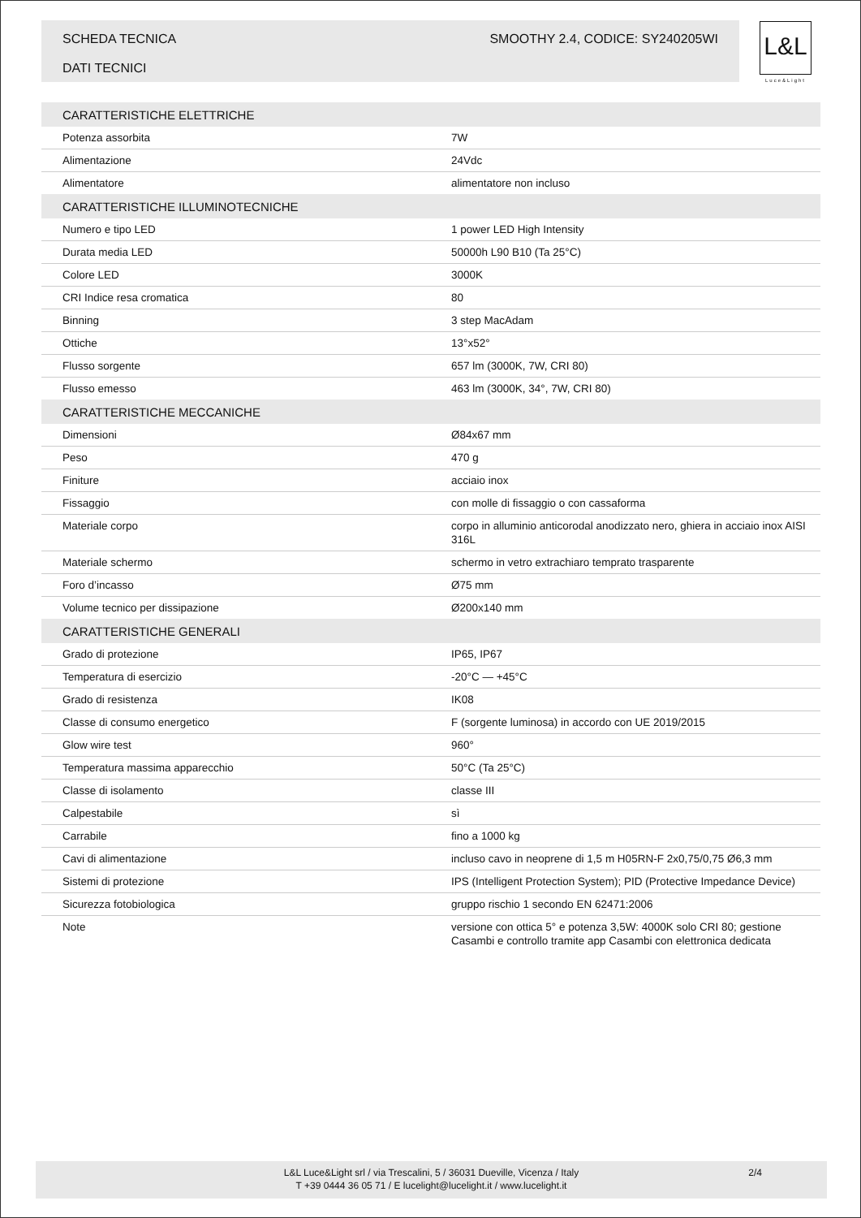SCHEDA TECNICA
DATI TECNICI
SMOOTHY 2.4, CODICE: SY240205WI
L&L
Luce&Light
| CARATTERISTICHE ELETTRICHE | |
| --- | --- |
| Potenza assorbita | 7W |
| Alimentazione | 24Vdc |
| Alimentatore | alimentatore non incluso |
| CARATTERISTICHE ILLUMINOTECNICHE | |
| Numero e tipo LED | 1 power LED High Intensity |
| Durata media LED | 50000h L90 B10 (Ta 25°C) |
| Colore LED | 3000K |
| CRI Indice resa cromatica | 80 |
| Binning | 3 step MacAdam |
| Ottiche | 13°x52° |
| Flusso sorgente | 657 lm (3000K, 7W, CRI 80) |
| Flusso emesso | 463 lm (3000K, 34°, 7W, CRI 80) |
| CARATTERISTICHE MECCANICHE | |
| Dimensioni | Ø84x67 mm |
| Peso | 470 g |
| Finiture | acciaio inox |
| Fissaggio | con molle di fissaggio o con cassaforma |
| Materiale corpo | corpo in alluminio anticorodal anodizzato nero, ghiera in acciaio inox AISI 316L |
| Materiale schermo | schermo in vetro extrachiaro temprato trasparente |
| Foro d’incasso | Ø75 mm |
| Volume tecnico per dissipazione | Ø200x140 mm |
| CARATTERISTICHE GENERALI | |
| Grado di protezione | IP65, IP67 |
| Temperatura di esercizio | -20°C — +45°C |
| Grado di resistenza | IK08 |
| Classe di consumo energetico | F (sorgente luminosa) in accordo con UE 2019/2015 |
| Glow wire test | 960° |
| Temperatura massima apparecchio | 50°C (Ta 25°C) |
| Classe di isolamento | classe III |
| Calpestabile | sì |
| Carrabile | fino a 1000 kg |
| Cavi di alimentazione | incluso cavo in neoprene di 1,5 m H05RN-F 2x0,75/0,75 Ø6,3 mm |
| Sistemi di protezione | IPS (Intelligent Protection System); PID (Protective Impedance Device) |
| Sicurezza fotobiologica | gruppo rischio 1 secondo EN 62471:2006 |
| Note | versione con ottica 5° e potenza 3,5W: 4000K solo CRI 80; gestione Casambi e controllo tramite app Casambi con elettronica dedicata |
L&L Luce&Light srl / via Trescalini, 5 / 36031 Dueville, Vicenza / Italy
T +39 0444 36 05 71 / E lucelight@lucelight.it / www.lucelight.it
2/4